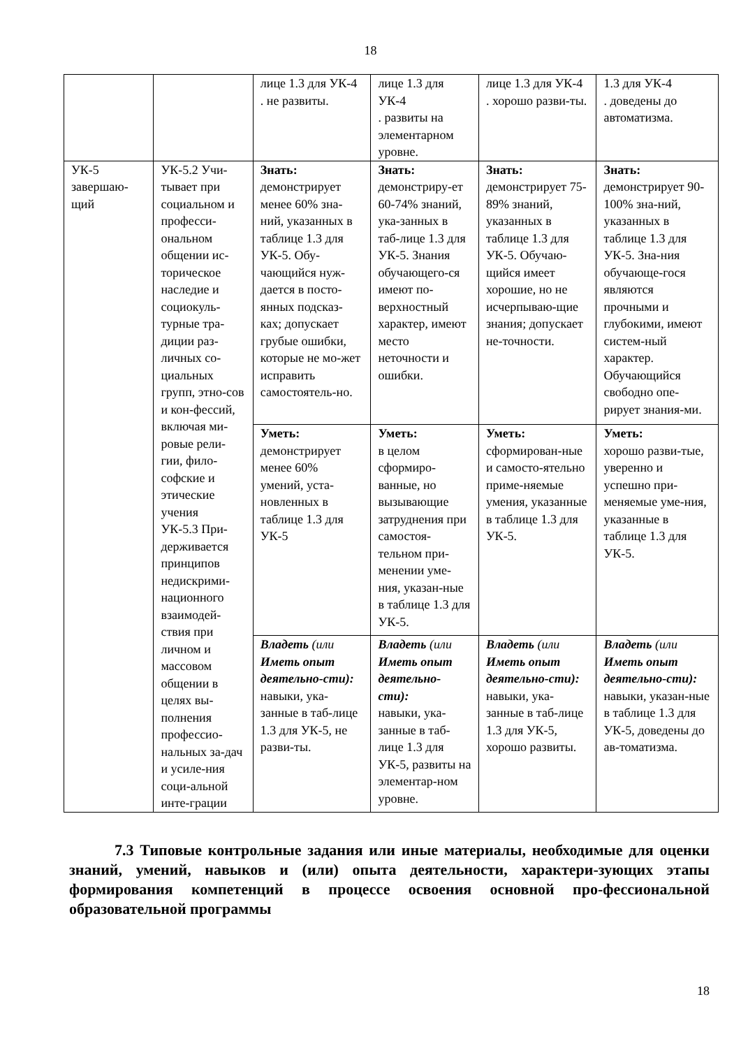18
| | | лице 1.3 для УК-4 . не развиты. | лице 1.3 для УК-4 . развиты на элементарном уровне. | лице 1.3 для УК-4 . хорошо разви-ты. | 1.3 для УК-4 . доведены до автоматизма. |
| УК-5 завершаю-щий | УК-5.2 Учи-тывает при социальном и професси-ональном общении ис-торическое наследие и социокуль-турные тра-диции раз-личных со-циальных групп, этно-сов и кон-фессий, включая ми-ровые рели-гии, фило-софские и этические учения УК-5.3 При-держивается принципов недискрими-национного взаимодей-ствия при личном и массовом общении в целях вы-полнения профессио-нальных за-дач и усиле-ния соци-альной инте-грации | Знать: демонстрирует менее 60% зна-ний, указанных в таблице 1.3 для УК-5. Обу-чающийся нуж-дается в посто-янных подсказ-ках; допускает грубые ошибки, которые не мо-жет исправить самостоятель-но. | Знать: демонстриру-ет 60-74% знаний, ука-занных в таб-лице 1.3 для УК-5. Знания обучающего-ся имеют по-верхностный характер, имеют место неточности и ошибки. | Знать: демонстрирует 75-89% знаний, указанных в таблице 1.3 для УК-5. Обучаю-щийся имеет хорошие, но не исчерпываю-щие знания; допускает не-точности. | Знать: демонстрирует 90-100% зна-ний, указанных в таблице 1.3 для УК-5. Зна-ния обучающе-гося являются прочными и глубокими, имеют систем-ный характер. Обучающийся свободно опе-рирует знания-ми. |
| | | Уметь: демонстрирует менее 60% умений, уста-новленных в таблице 1.3 для УК-5 | Уметь: в целом сформиро-ванные, но вызывающие затруднения при самостоя-тельном при-менении уме-ния, указан-ные в таблице 1.3 для УК-5. | Уметь: сформирован-ные и самосто-ятельно приме-няемые умения, указанные в таблице 1.3 для УК-5. | Уметь: хорошо разви-тые, уверенно и успешно при-меняемые уме-ния, указанные в таблице 1.3 для УК-5. |
| | | Владеть (или Иметь опыт деятельно-сти): навыки, ука-занные в таб-лице 1.3 для УК-5, не разви-ты. | Владеть (или Иметь опыт деятельно-сти): навыки, ука-занные в таб-лице 1.3 для УК-5, развиты на элементар-ном уровне. | Владеть (или Иметь опыт деятельно-сти): навыки, ука-занные в таб-лице 1.3 для УК-5, хорошо развиты. | Владеть (или Иметь опыт деятельно-сти): навыки, указан-ные в таблице 1.3 для УК-5, доведены до ав-томатизма. |
7.3 Типовые контрольные задания или иные материалы, необходимые для оценки знаний, умений, навыков и (или) опыта деятельности, характери-зующих этапы формирования компетенций в процессе освоения основной про-фессиональной образовательной программы
18